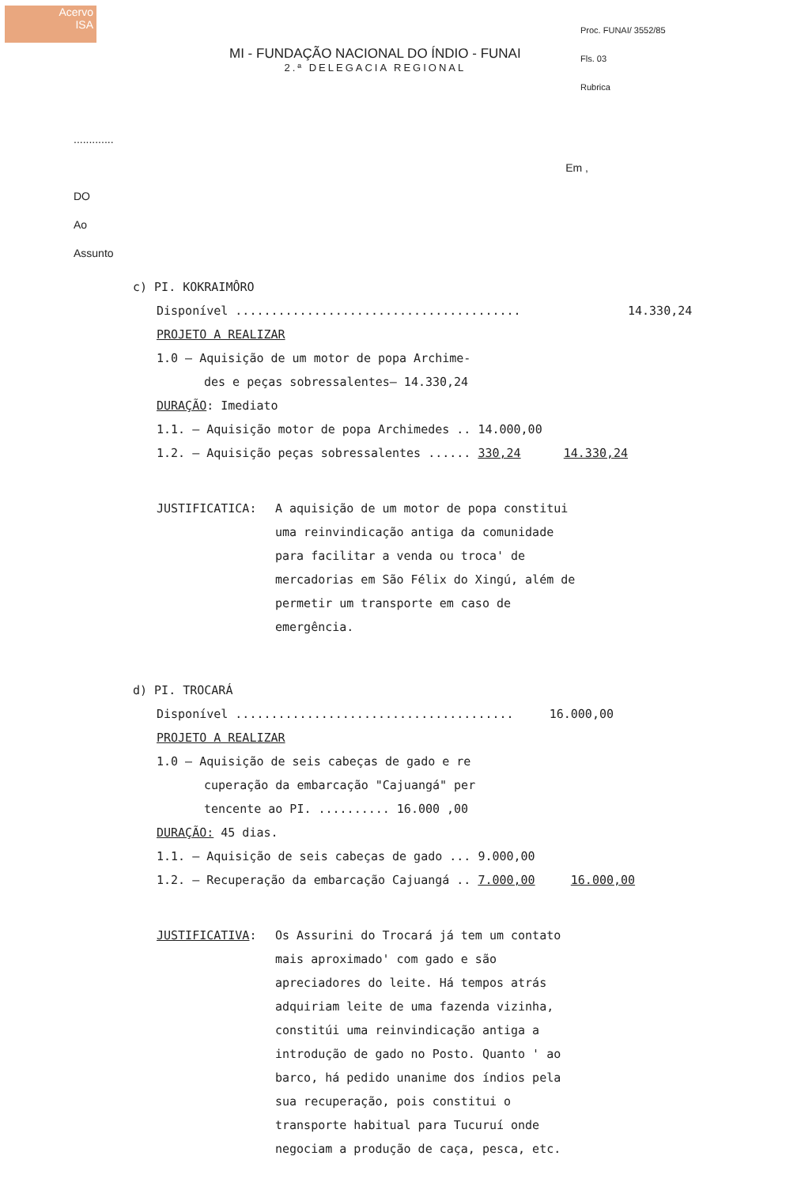Acervo
ISA
MI - FUNDAÇÃO NACIONAL DO ÍNDIO - FUNAI
2.ª DELEGACIA REGIONAL
Proc. FUNAI/ 3552/85
Fls. 03
Rubrica
.............
Em ,
DO
Ao
Assunto
c) PI. KOKRAIMÔRO
Disponível ........................................ 14.330,24
PROJETO A REALIZAR
1.0 – Aquisição de um motor de popa Archime-
des e peças sobressalentes– 14.330,24
DURAÇÃO: Imediato
1.1. – Aquisição motor de popa Archimedes .. 14.000,00
1.2. – Aquisição peças sobressalentes ...... 330,24 14.330,24
JUSTIFICATICA: A aquisição de um motor de popa constitui uma reinvindicação antiga da comunidade para facilitar a venda ou troca' de mercadorias em São Félix do Xingú, além de permetir um transporte em caso de emergência.
d) PI. TROCARÁ
Disponível ....................................... 16.000,00
PROJETO A REALIZAR
1.0 – Aquisição de seis cabeças de gado e re
cuperação da embarcação "Cajuangá" per
tencente ao PI. .......... 16.000 ,00
DURAÇÃO: 45 dias.
1.1. – Aquisição de seis cabeças de gado ... 9.000,00
1.2. – Recuperação da embarcação Cajuangá .. 7.000,00 16.000,00
JUSTIFICATIVA: Os Assurini do Trocará já tem um contato mais aproximado' com gado e são apreciadores do leite. Há tempos atrás adquiriam leite de uma fazenda vizinha, constitúi uma reinvindicação antiga a introdução de gado no Posto. Quanto ' ao barco, há pedido unanime dos índios pela sua recuperação, pois constitui o transporte habitual para Tucuruí onde negociam a produção de caça, pesca, etc.